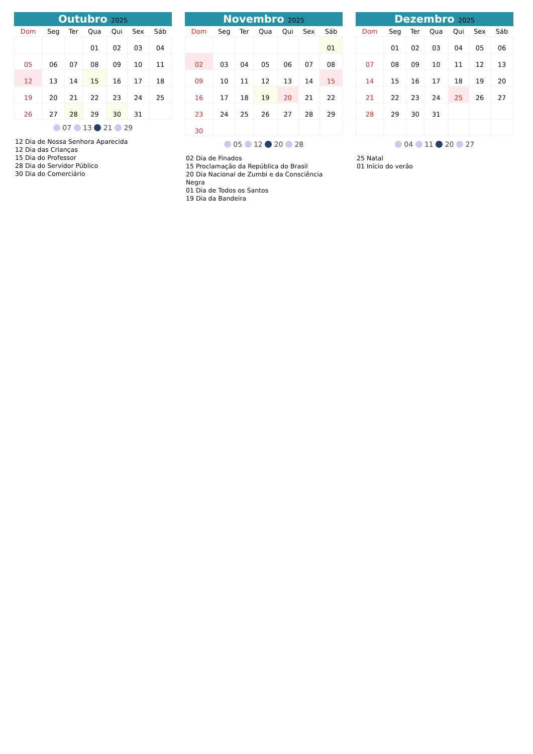Outubro 2025
| Dom | Seg | Ter | Qua | Qui | Sex | Sáb |
| --- | --- | --- | --- | --- | --- | --- |
| | | | 01 | 02 | 03 | 04 |
| 05 | 06 | 07 | 08 | 09 | 10 | 11 |
| 12 | 13 | 14 | 15 | 16 | 17 | 18 |
| 19 | 20 | 21 | 22 | 23 | 24 | 25 |
| 26 | 27 | 28 | 29 | 30 | 31 | |
07 13 21 29
12 Dia de Nossa Senhora Aparecida
12 Dia das Crianças
15 Dia do Professor
28 Dia do Servidor Público
30 Dia do Comerciário
Novembro 2025
| Dom | Seg | Ter | Qua | Qui | Sex | Sáb |
| --- | --- | --- | --- | --- | --- | --- |
| | | | | | | 01 |
| 02 | 03 | 04 | 05 | 06 | 07 | 08 |
| 09 | 10 | 11 | 12 | 13 | 14 | 15 |
| 16 | 17 | 18 | 19 | 20 | 21 | 22 |
| 23 | 24 | 25 | 26 | 27 | 28 | 29 |
| 30 | | | | | | |
05 12 20 28
02 Dia de Finados
15 Proclamação da República do Brasil
20 Dia Nacional de Zumbi e da Consciência Negra
01 Dia de Todos os Santos
19 Dia da Bandeira
Dezembro 2025
| Dom | Seg | Ter | Qua | Qui | Sex | Sáb |
| --- | --- | --- | --- | --- | --- | --- |
| | 01 | 02 | 03 | 04 | 05 | 06 |
| 07 | 08 | 09 | 10 | 11 | 12 | 13 |
| 14 | 15 | 16 | 17 | 18 | 19 | 20 |
| 21 | 22 | 23 | 24 | 25 | 26 | 27 |
| 28 | 29 | 30 | 31 | | | |
04 11 20 27
25 Natal
01 Início do verão